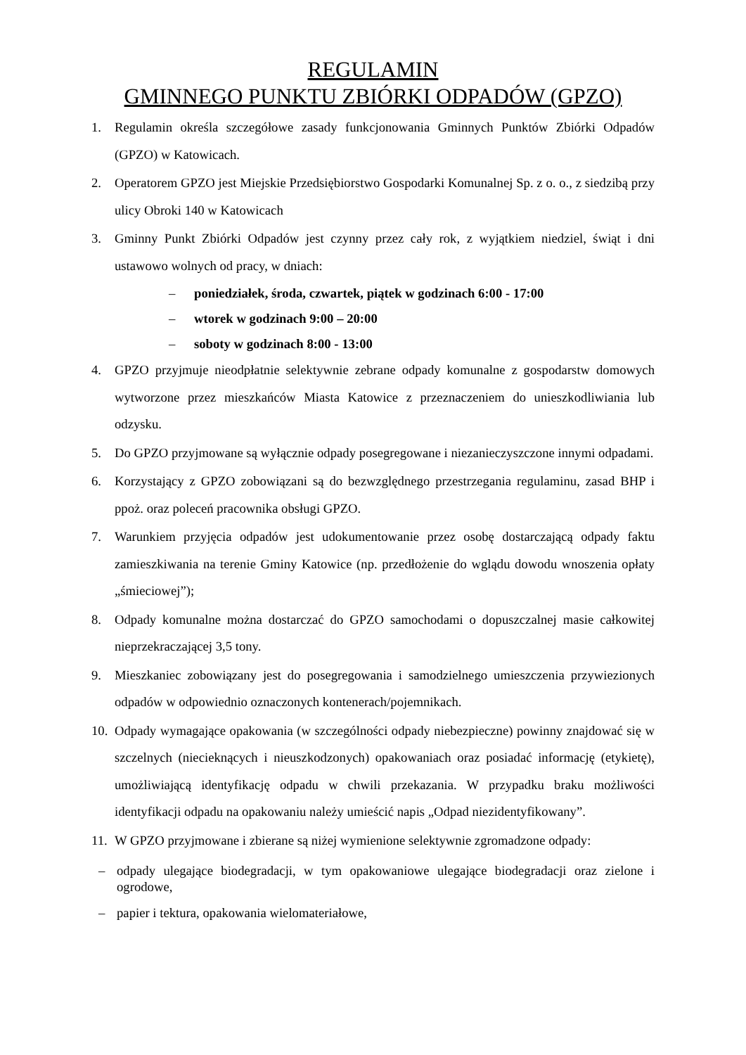REGULAMIN
GMINNEGO PUNKTU ZBIÓRKI ODPADÓW (GPZO)
1. Regulamin określa szczegółowe zasady funkcjonowania Gminnych Punktów Zbiórki Odpadów (GPZO) w Katowicach.
2. Operatorem GPZO jest Miejskie Przedsiębiorstwo Gospodarki Komunalnej Sp. z o. o., z siedzibą przy ulicy Obroki 140 w Katowicach
3. Gminny Punkt Zbiórki Odpadów jest czynny przez cały rok, z wyjątkiem niedziel, świąt i dni ustawowo wolnych od pracy, w dniach:
– poniedziałek, środa, czwartek, piątek w godzinach 6:00 - 17:00
– wtorek w godzinach 9:00 – 20:00
– soboty w godzinach 8:00 - 13:00
4. GPZO przyjmuje nieodpłatnie selektywnie zebrane odpady komunalne z gospodarstw domowych wytworzone przez mieszkańców Miasta Katowice z przeznaczeniem do unieszkodliwiania lub odzysku.
5. Do GPZO przyjmowane są wyłącznie odpady posegregowane i niezanieczyszczone innymi odpadami.
6. Korzystający z GPZO zobowiązani są do bezwzględnego przestrzegania regulaminu, zasad BHP i ppoż. oraz poleceń pracownika obsługi GPZO.
7. Warunkiem przyjęcia odpadów jest udokumentowanie przez osobę dostarczającą odpady faktu zamieszkiwania na terenie Gminy Katowice (np. przedłożenie do wglądu dowodu wnoszenia opłaty „śmieciowej”);
8. Odpady komunalne można dostarczać do GPZO samochodami o dopuszczalnej masie całkowitej nieprzekraczającej 3,5 tony.
9. Mieszkaniec zobowiązany jest do posegregowania i samodzielnego umieszczenia przywiezionych odpadów w odpowiednio oznaczonych kontenerach/pojemnikach.
10.
Odpady wymagające opakowania (w szczególności odpady niebezpieczne) powinny znajdować się w szczelnych (niecieknących i nieuszkodzonych) opakowaniach oraz posiadać informację (etykietę), umożliwiającą identyfikację odpadu w chwili przekazania. W przypadku braku możliwości identyfikacji odpadu na opakowaniu należy umieścić napis „Odpad niezidentyfikowany”.
11.
W GPZO przyjmowane i zbierane są niżej wymienione selektywnie zgromadzone odpady:
– odpady ulegające biodegradacji, w tym opakowaniowe ulegające biodegradacji oraz zielone i ogrodowe,
– papier i tektura, opakowania wielomateriałowe,